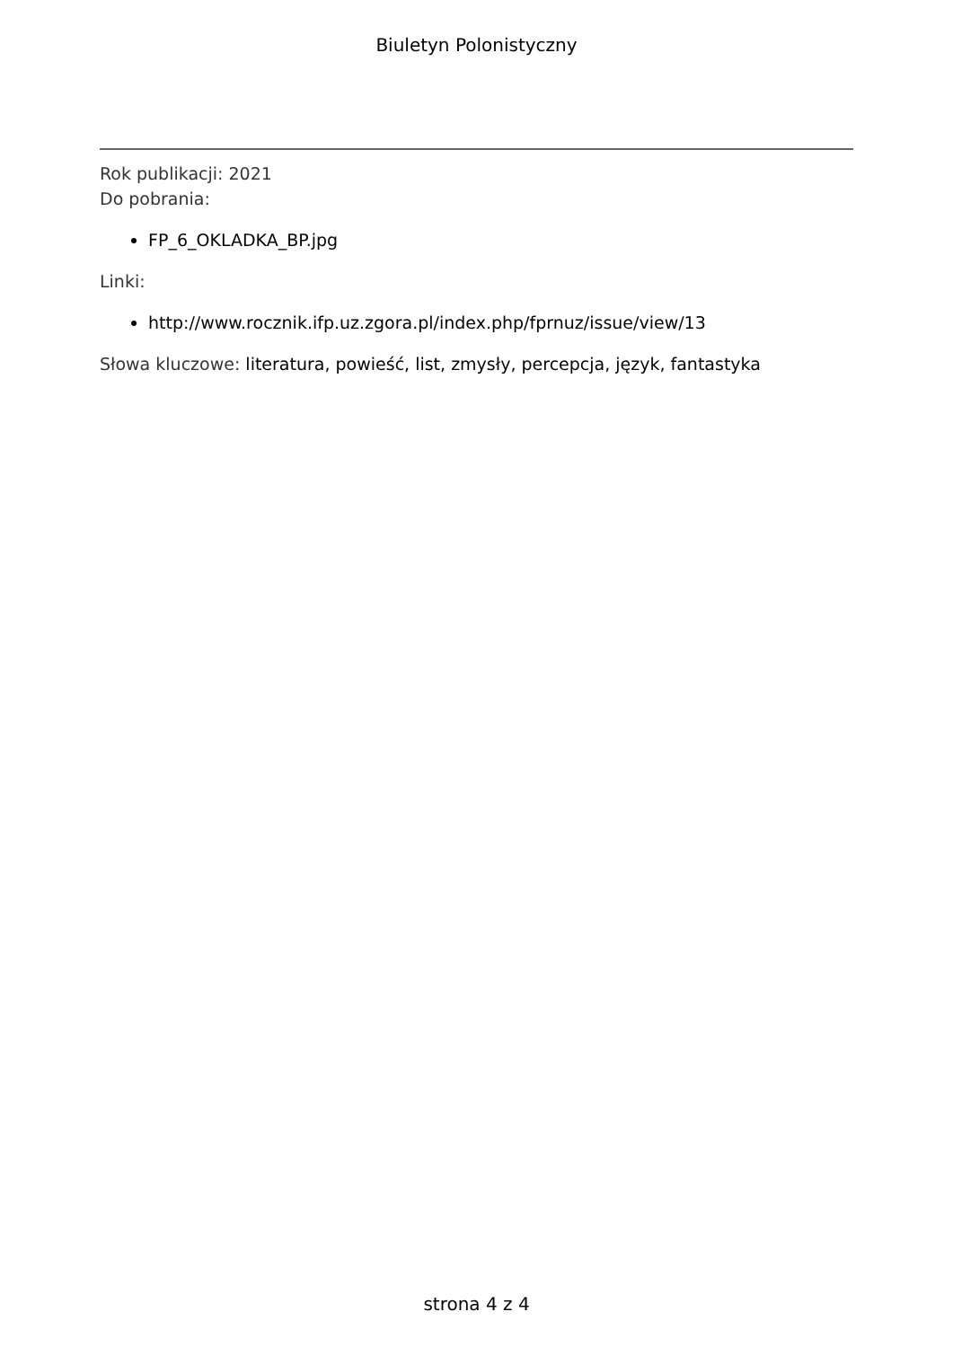Biuletyn Polonistyczny
Rok publikacji: 2021
Do pobrania:
FP_6_OKLADKA_BP.jpg
Linki:
http://www.rocznik.ifp.uz.zgora.pl/index.php/fprnuz/issue/view/13
Słowa kluczowe: literatura, powieść, list, zmysły, percepcja, język, fantastyka
strona 4 z 4